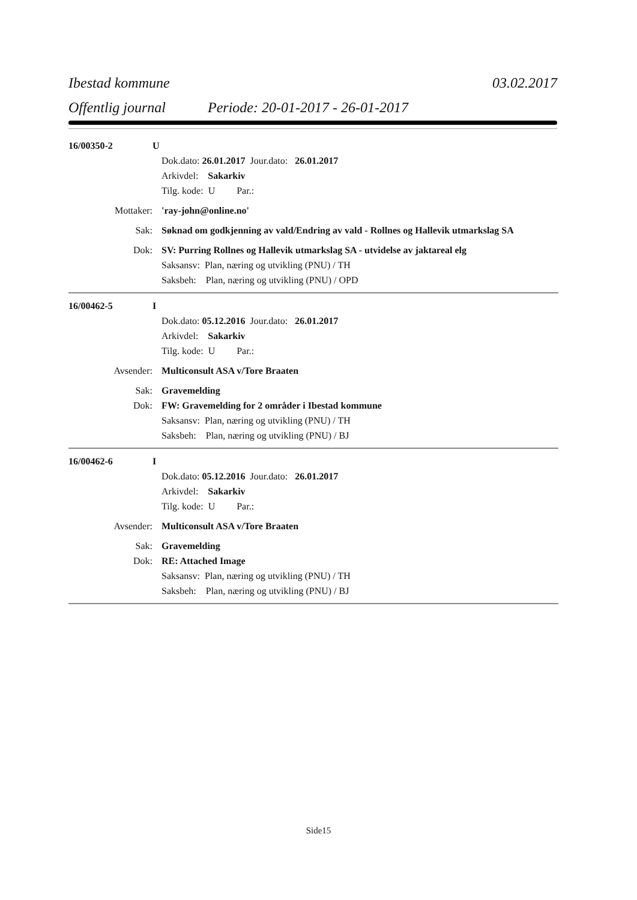Ibestad kommune 03.02.2017
Offentlig journal Periode: 20-01-2017 - 26-01-2017
16/00350-2 U
Dok.dato: 26.01.2017 Jour.dato: 26.01.2017
Arkivdel: Sakarkiv
Tilg. kode: U Par.:
Mottaker: 'ray-john@online.no'
Sak: Søknad om godkjenning av vald/Endring av vald - Rollnes og Hallevik utmarkslag SA
Dok: SV: Purring Rollnes og Hallevik utmarkslag SA - utvidelse av jaktareal elg
Saksansv: Plan, næring og utvikling (PNU) / TH
Saksbeh: Plan, næring og utvikling (PNU) / OPD
16/00462-5 I
Dok.dato: 05.12.2016 Jour.dato: 26.01.2017
Arkivdel: Sakarkiv
Tilg. kode: U Par.:
Avsender: Multiconsult ASA v/Tore Braaten
Sak: Gravemelding
Dok: FW: Gravemelding for 2 områder i Ibestad kommune
Saksansv: Plan, næring og utvikling (PNU) / TH
Saksbeh: Plan, næring og utvikling (PNU) / BJ
16/00462-6 I
Dok.dato: 05.12.2016 Jour.dato: 26.01.2017
Arkivdel: Sakarkiv
Tilg. kode: U Par.:
Avsender: Multiconsult ASA v/Tore Braaten
Sak: Gravemelding
Dok: RE: Attached Image
Saksansv: Plan, næring og utvikling (PNU) / TH
Saksbeh: Plan, næring og utvikling (PNU) / BJ
Side15